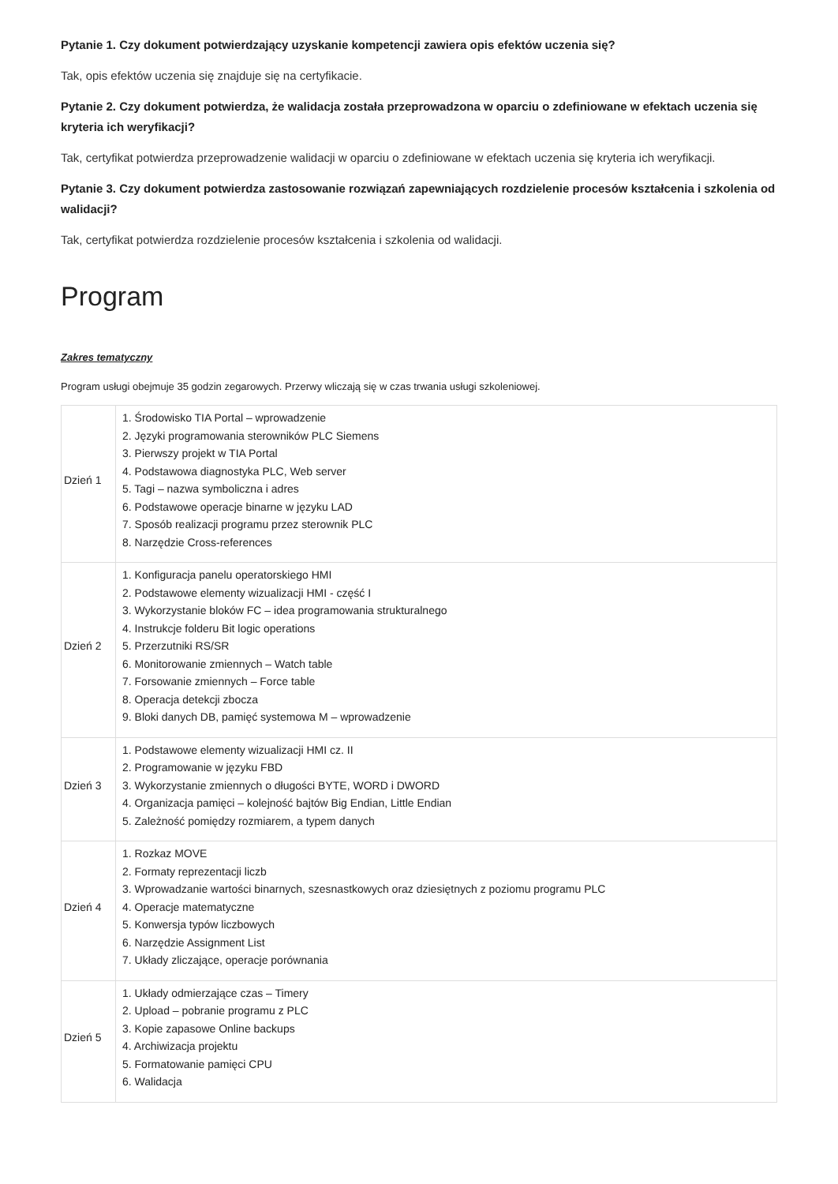Pytanie 1. Czy dokument potwierdzający uzyskanie kompetencji zawiera opis efektów uczenia się?
Tak, opis efektów uczenia się znajduje się na certyfikacie.
Pytanie 2. Czy dokument potwierdza, że walidacja została przeprowadzona w oparciu o zdefiniowane w efektach uczenia się kryteria ich weryfikacji?
Tak, certyfikat potwierdza przeprowadzenie walidacji w oparciu o zdefiniowane w efektach uczenia się kryteria ich weryfikacji.
Pytanie 3. Czy dokument potwierdza zastosowanie rozwiązań zapewniających rozdzielenie procesów kształcenia i szkolenia od walidacji?
Tak, certyfikat potwierdza rozdzielenie procesów kształcenia i szkolenia od walidacji.
Program
Zakres tematyczny
Program usługi obejmuje 35 godzin zegarowych. Przerwy wliczają się w czas trwania usługi szkoleniowej.
| Dzień 1 | 1. Środowisko TIA Portal – wprowadzenie 2. Języki programowania sterowników PLC Siemens 3. Pierwszy projekt w TIA Portal 4. Podstawowa diagnostyka PLC, Web server 5. Tagi – nazwa symboliczna i adres 6. Podstawowe operacje binarne w języku LAD 7. Sposób realizacji programu przez sterownik PLC 8. Narzędzie Cross-references |
| Dzień 2 | 1. Konfiguracja panelu operatorskiego HMI 2. Podstawowe elementy wizualizacji HMI - część I 3. Wykorzystanie bloków FC – idea programowania strukturalnego 4. Instrukcje folderu Bit logic operations 5. Przerzutniki RS/SR 6. Monitorowanie zmiennych – Watch table 7. Forsowanie zmiennych – Force table 8. Operacja detekcji zbocza 9. Bloki danych DB, pamięć systemowa M – wprowadzenie |
| Dzień 3 | 1. Podstawowe elementy wizualizacji HMI cz. II 2. Programowanie w języku FBD 3. Wykorzystanie zmiennych o długości BYTE, WORD i DWORD 4. Organizacja pamięci – kolejność bajtów Big Endian, Little Endian 5. Zależność pomiędzy rozmiarem, a typem danych |
| Dzień 4 | 1. Rozkaz MOVE 2. Formaty reprezentacji liczb 3. Wprowadzanie wartości binarnych, szesnastkowych oraz dziesiętnych z poziomu programu PLC 4. Operacje matematyczne 5. Konwersja typów liczbowych 6. Narzędzie Assignment List 7. Układy zliczające, operacje porównania |
| Dzień 5 | 1. Układy odmierzające czas – Timery 2. Upload – pobranie programu z PLC 3. Kopie zapasowe Online backups 4. Archiwizacja projektu 5. Formatowanie pamięci CPU 6. Walidacja |